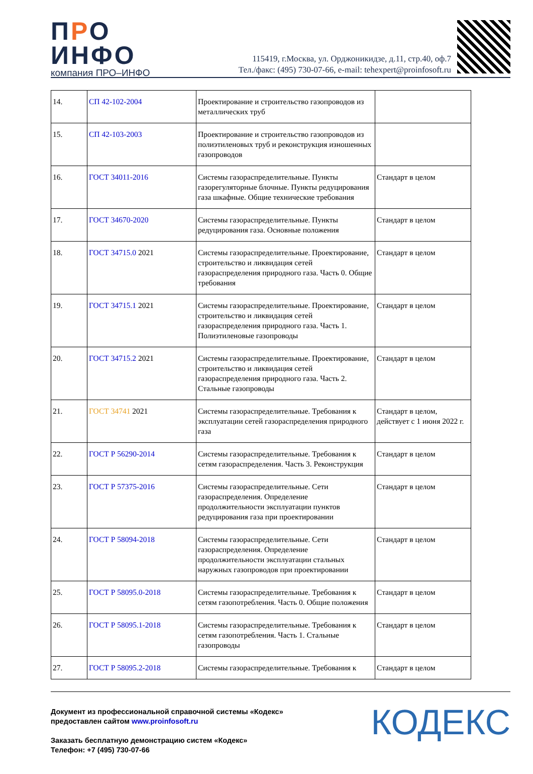ПРО
ИНФО
компания ПРО–ИНФО
115419, г.Москва, ул. Орджоникидзе, д.11, стр.40, оф.7
Тел./факс: (495) 730-07-66, e-mail: tehexpert@proinfosoft.ru
| 14. | СП 42-102-2004 | Проектирование и строительство газопроводов из металлических труб | |
| 15. | СП 42-103-2003 | Проектирование и строительство газопроводов из полиэтиленовых труб и реконструкция изношенных газопроводов | |
| 16. | ГОСТ 34011-2016 | Системы газораспределительные. Пункты газорегуляторные блочные. Пункты редуцирования газа шкафные. Общие технические требования | Стандарт в целом |
| 17. | ГОСТ 34670-2020 | Системы газораспределительные. Пункты редуцирования газа. Основные положения | Стандарт в целом |
| 18. | ГОСТ 34715.0 2021 | Системы газораспределительные. Проектирование, строительство и ликвидация сетей газораспределения природного газа. Часть 0. Общие требования | Стандарт в целом |
| 19. | ГОСТ 34715.1 2021 | Системы газораспределительные. Проектирование, строительство и ликвидация сетей газораспределения природного газа. Часть 1. Полиэтиленовые газопроводы | Стандарт в целом |
| 20. | ГОСТ 34715.2 2021 | Системы газораспределительные. Проектирование, строительство и ликвидация сетей газораспределения природного газа. Часть 2. Стальные газопроводы | Стандарт в целом |
| 21. | ГОСТ 34741 2021 | Системы газораспределительные. Требования к эксплуатации сетей газораспределения природного газа | Стандарт в целом, действует с 1 июня 2022 г. |
| 22. | ГОСТ Р 56290-2014 | Системы газораспределительные. Требования к сетям газораспределения. Часть 3. Реконструкция | Стандарт в целом |
| 23. | ГОСТ Р 57375-2016 | Системы газораспределительные. Сети газораспределения. Определение продолжительности эксплуатации пунктов редуцирования газа при проектировании | Стандарт в целом |
| 24. | ГОСТ Р 58094-2018 | Системы газораспределительные. Сети газораспределения. Определение продолжительности эксплуатации стальных наружных газопроводов при проектировании | Стандарт в целом |
| 25. | ГОСТ Р 58095.0-2018 | Системы газораспределительные. Требования к сетям газопотребления. Часть 0. Общие положения | Стандарт в целом |
| 26. | ГОСТ Р 58095.1-2018 | Системы газораспределительные. Требования к сетям газопотребления. Часть 1. Стальные газопроводы | Стандарт в целом |
| 27. | ГОСТ Р 58095.2-2018 | Системы газораспределительные. Требования к | Стандарт в целом |
Документ из профессиональной справочной системы «Кодекс»
предоставлен сайтом www.proinfosoft.ru
Заказать бесплатную демонстрацию систем «Кодекс»
Телефон: +7 (495) 730-07-66
КОДЕКС